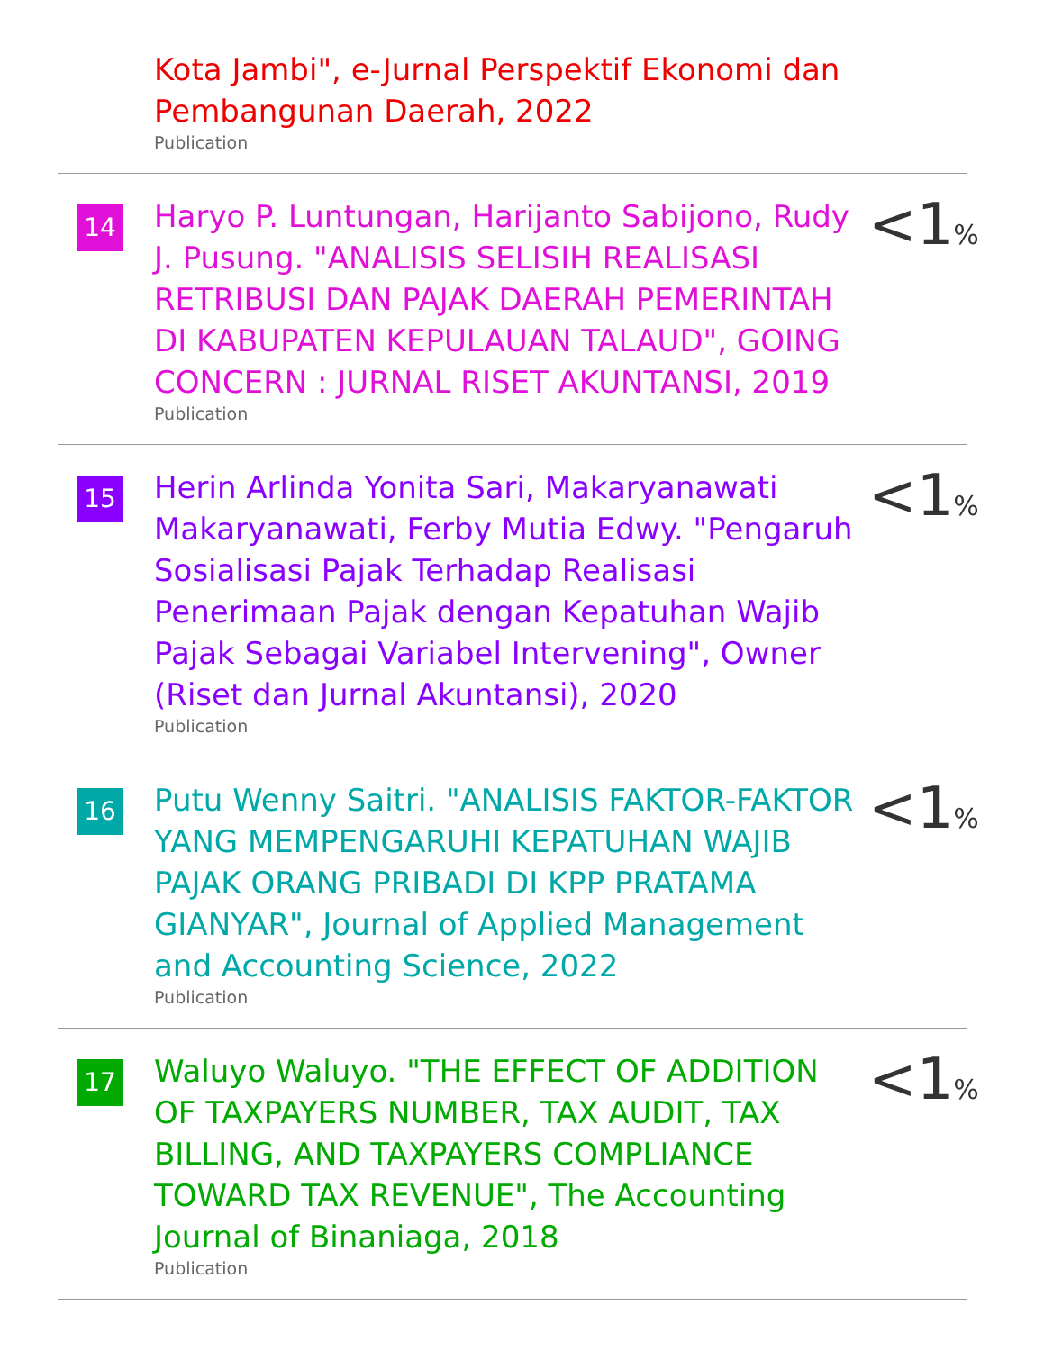Kota Jambi", e-Jurnal Perspektif Ekonomi dan Pembangunan Daerah, 2022
Publication
14
Haryo P. Luntungan, Harijanto Sabijono, Rudy J. Pusung. "ANALISIS SELISIH REALISASI RETRIBUSI DAN PAJAK DAERAH PEMERINTAH DI KABUPATEN KEPULAUAN TALAUD", GOING CONCERN : JURNAL RISET AKUNTANSI, 2019
Publication
<1%
15
Herin Arlinda Yonita Sari, Makaryanawati Makaryanawati, Ferby Mutia Edwy. "Pengaruh Sosialisasi Pajak Terhadap Realisasi Penerimaan Pajak dengan Kepatuhan Wajib Pajak Sebagai Variabel Intervening", Owner (Riset dan Jurnal Akuntansi), 2020
Publication
<1%
16
Putu Wenny Saitri. "ANALISIS FAKTOR-FAKTOR YANG MEMPENGARUHI KEPATUHAN WAJIB PAJAK ORANG PRIBADI DI KPP PRATAMA GIANYAR", Journal of Applied Management and Accounting Science, 2022
Publication
<1%
17
Waluyo Waluyo. "THE EFFECT OF ADDITION OF TAXPAYERS NUMBER, TAX AUDIT, TAX BILLING, AND TAXPAYERS COMPLIANCE TOWARD TAX REVENUE", The Accounting Journal of Binaniaga, 2018
Publication
<1%